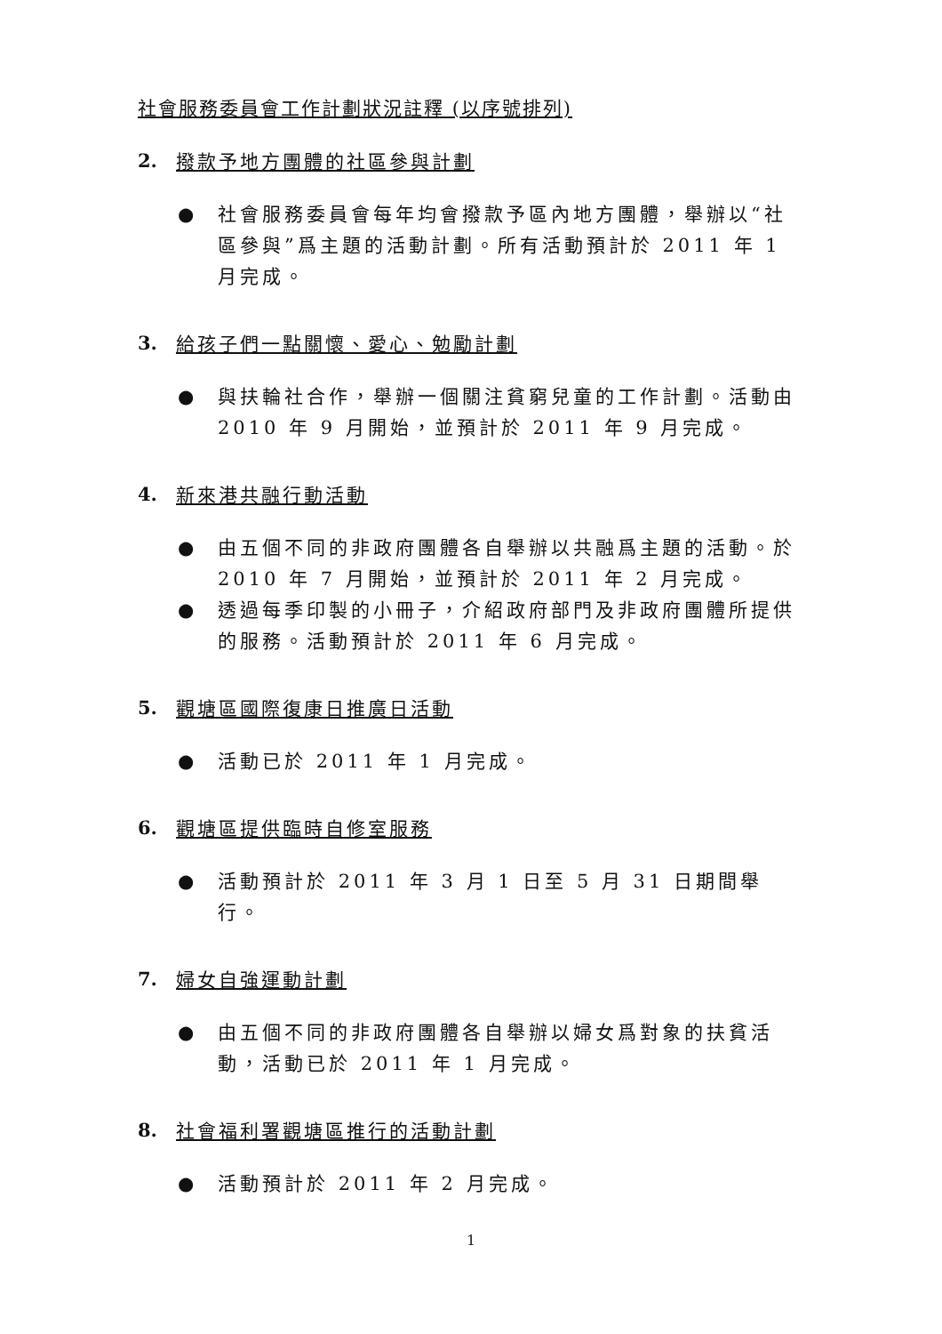社會服務委員會工作計劃狀況註釋 (以序號排列)
2. 撥款予地方團體的社區參與計劃
● 社會服務委員會每年均會撥款予區內地方團體，舉辦以“社區參與”爲主題的活動計劃。所有活動預計於 2011 年 1 月完成。
3. 給孩子們一點關懷、愛心、勉勵計劃
● 與扶輪社合作，舉辦一個關注貧窮兒童的工作計劃。活動由 2010 年 9 月開始，並預計於 2011 年 9 月完成。
4. 新來港共融行動活動
● 由五個不同的非政府團體各自舉辦以共融爲主題的活動。於 2010 年 7 月開始，並預計於 2011 年 2 月完成。
● 透過每季印製的小冊子，介紹政府部門及非政府團體所提供的服務。活動預計於 2011 年 6 月完成。
5. 觀塘區國際復康日推廣日活動
● 活動已於 2011 年 1 月完成。
6. 觀塘區提供臨時自修室服務
● 活動預計於 2011 年 3 月 1 日至 5 月 31 日期間舉行。
7. 婦女自強運動計劃
● 由五個不同的非政府團體各自舉辦以婦女爲對象的扶貧活動，活動已於 2011 年 1 月完成。
8. 社會福利署觀塘區推行的活動計劃
● 活動預計於 2011 年 2 月完成。
1